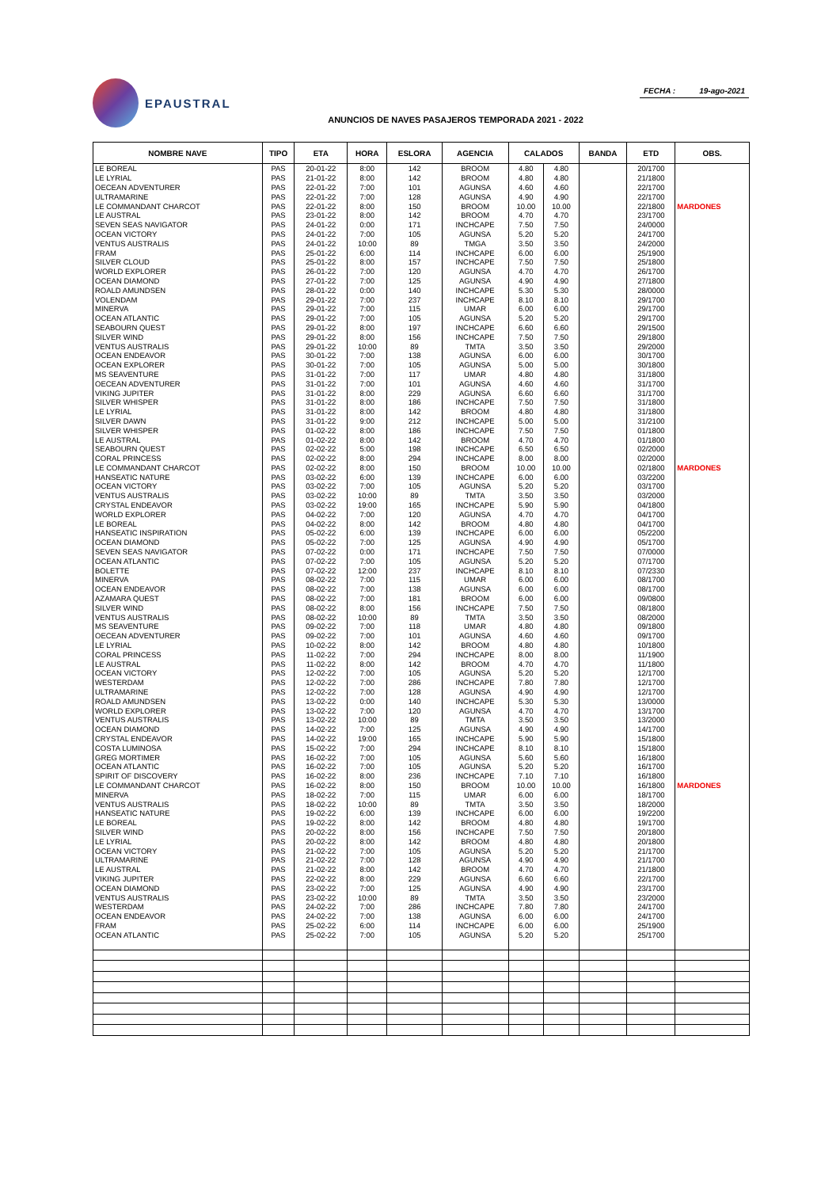EPAUSTRAL
FECHA : 19-ago-2021
ANUNCIOS DE NAVES PASAJEROS TEMPORADA 2021 - 2022
| NOMBRE NAVE | TIPO | ETA | HORA | ESLORA | AGENCIA | CALADOS | | BANDA | ETD | OBS. |
| --- | --- | --- | --- | --- | --- | --- | --- | --- | --- | --- |
| LE BOREAL | PAS | 20-01-22 | 8:00 | 142 | BROOM | 4.80 | 4.80 | | 20/1700 | |
| LE LYRIAL | PAS | 21-01-22 | 8:00 | 142 | BROOM | 4.80 | 4.80 | | 21/1800 | |
| OECEAN ADVENTURER | PAS | 22-01-22 | 7:00 | 101 | AGUNSA | 4.60 | 4.60 | | 22/1700 | |
| ULTRAMARINE | PAS | 22-01-22 | 7:00 | 128 | AGUNSA | 4.90 | 4.90 | | 22/1700 | |
| LE COMMANDANT CHARCOT | PAS | 22-01-22 | 8:00 | 150 | BROOM | 10.00 | 10.00 | | 22/1800 | MARDONES |
| LE AUSTRAL | PAS | 23-01-22 | 8:00 | 142 | BROOM | 4.70 | 4.70 | | 23/1700 | |
| SEVEN SEAS NAVIGATOR | PAS | 24-01-22 | 0:00 | 171 | INCHCAPE | 7.50 | 7.50 | | 24/0000 | |
| OCEAN VICTORY | PAS | 24-01-22 | 7:00 | 105 | AGUNSA | 5.20 | 5.20 | | 24/1700 | |
| VENTUS AUSTRALIS | PAS | 24-01-22 | 10:00 | 89 | TMGA | 3.50 | 3.50 | | 24/2000 | |
| FRAM | PAS | 25-01-22 | 6:00 | 114 | INCHCAPE | 6.00 | 6.00 | | 25/1900 | |
| SILVER CLOUD | PAS | 25-01-22 | 8:00 | 157 | INCHCAPE | 7.50 | 7.50 | | 25/1800 | |
| WORLD EXPLORER | PAS | 26-01-22 | 7:00 | 120 | AGUNSA | 4.70 | 4.70 | | 26/1700 | |
| OCEAN DIAMOND | PAS | 27-01-22 | 7:00 | 125 | AGUNSA | 4.90 | 4.90 | | 27/1800 | |
| ROALD AMUNDSEN | PAS | 28-01-22 | 0:00 | 140 | INCHCAPE | 5.30 | 5.30 | | 28/0000 | |
| VOLENDAM | PAS | 29-01-22 | 7:00 | 237 | INCHCAPE | 8.10 | 8.10 | | 29/1700 | |
| MINERVA | PAS | 29-01-22 | 7:00 | 115 | UMAR | 6.00 | 6.00 | | 29/1700 | |
| OCEAN ATLANTIC | PAS | 29-01-22 | 7:00 | 105 | AGUNSA | 5.20 | 5.20 | | 29/1700 | |
| SEABOURN QUEST | PAS | 29-01-22 | 8:00 | 197 | INCHCAPE | 6.60 | 6.60 | | 29/1500 | |
| SILVER WIND | PAS | 29-01-22 | 8:00 | 156 | INCHCAPE | 7.50 | 7.50 | | 29/1800 | |
| VENTUS AUSTRALIS | PAS | 29-01-22 | 10:00 | 89 | TMTA | 3.50 | 3.50 | | 29/2000 | |
| OCEAN ENDEAVOR | PAS | 30-01-22 | 7:00 | 138 | AGUNSA | 6.00 | 6.00 | | 30/1700 | |
| OCEAN EXPLORER | PAS | 30-01-22 | 7:00 | 105 | AGUNSA | 5.00 | 5.00 | | 30/1800 | |
| MS SEAVENTURE | PAS | 31-01-22 | 7:00 | 117 | UMAR | 4.80 | 4.80 | | 31/1800 | |
| OECEAN ADVENTURER | PAS | 31-01-22 | 7:00 | 101 | AGUNSA | 4.60 | 4.60 | | 31/1700 | |
| VIKING JUPITER | PAS | 31-01-22 | 8:00 | 229 | AGUNSA | 6.60 | 6.60 | | 31/1700 | |
| SILVER WHISPER | PAS | 31-01-22 | 8:00 | 186 | INCHCAPE | 7.50 | 7.50 | | 31/1800 | |
| LE LYRIAL | PAS | 31-01-22 | 8:00 | 142 | BROOM | 4.80 | 4.80 | | 31/1800 | |
| SILVER DAWN | PAS | 31-01-22 | 9:00 | 212 | INCHCAPE | 5.00 | 5.00 | | 31/2100 | |
| SILVER WHISPER | PAS | 01-02-22 | 8:00 | 186 | INCHCAPE | 7.50 | 7.50 | | 01/1800 | |
| LE AUSTRAL | PAS | 01-02-22 | 8:00 | 142 | BROOM | 4.70 | 4.70 | | 01/1800 | |
| SEABOURN QUEST | PAS | 02-02-22 | 5:00 | 198 | INCHCAPE | 6.50 | 6.50 | | 02/2000 | |
| CORAL PRINCESS | PAS | 02-02-22 | 8:00 | 294 | INCHCAPE | 8.00 | 8.00 | | 02/2000 | |
| LE COMMANDANT CHARCOT | PAS | 02-02-22 | 8:00 | 150 | BROOM | 10.00 | 10.00 | | 02/1800 | MARDONES |
| HANSEATIC NATURE | PAS | 03-02-22 | 6:00 | 139 | INCHCAPE | 6.00 | 6.00 | | 03/2200 | |
| OCEAN VICTORY | PAS | 03-02-22 | 7:00 | 105 | AGUNSA | 5.20 | 5.20 | | 03/1700 | |
| VENTUS AUSTRALIS | PAS | 03-02-22 | 10:00 | 89 | TMTA | 3.50 | 3.50 | | 03/2000 | |
| CRYSTAL ENDEAVOR | PAS | 03-02-22 | 19:00 | 165 | INCHCAPE | 5.90 | 5.90 | | 04/1800 | |
| WORLD EXPLORER | PAS | 04-02-22 | 7:00 | 120 | AGUNSA | 4.70 | 4.70 | | 04/1700 | |
| LE BOREAL | PAS | 04-02-22 | 8:00 | 142 | BROOM | 4.80 | 4.80 | | 04/1700 | |
| HANSEATIC INSPIRATION | PAS | 05-02-22 | 6:00 | 139 | INCHCAPE | 6.00 | 6.00 | | 05/2200 | |
| OCEAN DIAMOND | PAS | 05-02-22 | 7:00 | 125 | AGUNSA | 4.90 | 4.90 | | 05/1700 | |
| SEVEN SEAS NAVIGATOR | PAS | 07-02-22 | 0:00 | 171 | INCHCAPE | 7.50 | 7.50 | | 07/0000 | |
| OCEAN ATLANTIC | PAS | 07-02-22 | 7:00 | 105 | AGUNSA | 5.20 | 5.20 | | 07/1700 | |
| BOLETTE | PAS | 07-02-22 | 12:00 | 237 | INCHCAPE | 8.10 | 8.10 | | 07/2330 | |
| MINERVA | PAS | 08-02-22 | 7:00 | 115 | UMAR | 6.00 | 6.00 | | 08/1700 | |
| OCEAN ENDEAVOR | PAS | 08-02-22 | 7:00 | 138 | AGUNSA | 6.00 | 6.00 | | 08/1700 | |
| AZAMARA QUEST | PAS | 08-02-22 | 7:00 | 181 | BROOM | 6.00 | 6.00 | | 09/0800 | |
| SILVER WIND | PAS | 08-02-22 | 8:00 | 156 | INCHCAPE | 7.50 | 7.50 | | 08/1800 | |
| VENTUS AUSTRALIS | PAS | 08-02-22 | 10:00 | 89 | TMTA | 3.50 | 3.50 | | 08/2000 | |
| MS SEAVENTURE | PAS | 09-02-22 | 7:00 | 118 | UMAR | 4.80 | 4.80 | | 09/1800 | |
| OECEAN ADVENTURER | PAS | 09-02-22 | 7:00 | 101 | AGUNSA | 4.60 | 4.60 | | 09/1700 | |
| LE LYRIAL | PAS | 10-02-22 | 8:00 | 142 | BROOM | 4.80 | 4.80 | | 10/1800 | |
| CORAL PRINCESS | PAS | 11-02-22 | 7:00 | 294 | INCHCAPE | 8.00 | 8.00 | | 11/1900 | |
| LE AUSTRAL | PAS | 11-02-22 | 8:00 | 142 | BROOM | 4.70 | 4.70 | | 11/1800 | |
| OCEAN VICTORY | PAS | 12-02-22 | 7:00 | 105 | AGUNSA | 5.20 | 5.20 | | 12/1700 | |
| WESTERDAM | PAS | 12-02-22 | 7:00 | 286 | INCHCAPE | 7.80 | 7.80 | | 12/1700 | |
| ULTRAMARINE | PAS | 12-02-22 | 7:00 | 128 | AGUNSA | 4.90 | 4.90 | | 12/1700 | |
| ROALD AMUNDSEN | PAS | 13-02-22 | 0:00 | 140 | INCHCAPE | 5.30 | 5.30 | | 13/0000 | |
| WORLD EXPLORER | PAS | 13-02-22 | 7:00 | 120 | AGUNSA | 4.70 | 4.70 | | 13/1700 | |
| VENTUS AUSTRALIS | PAS | 13-02-22 | 10:00 | 89 | TMTA | 3.50 | 3.50 | | 13/2000 | |
| OCEAN DIAMOND | PAS | 14-02-22 | 7:00 | 125 | AGUNSA | 4.90 | 4.90 | | 14/1700 | |
| CRYSTAL ENDEAVOR | PAS | 14-02-22 | 19:00 | 165 | INCHCAPE | 5.90 | 5.90 | | 15/1800 | |
| COSTA LUMINOSA | PAS | 15-02-22 | 7:00 | 294 | INCHCAPE | 8.10 | 8.10 | | 15/1800 | |
| GREG MORTIMER | PAS | 16-02-22 | 7:00 | 105 | AGUNSA | 5.60 | 5.60 | | 16/1800 | |
| OCEAN ATLANTIC | PAS | 16-02-22 | 7:00 | 105 | AGUNSA | 5.20 | 5.20 | | 16/1700 | |
| SPIRIT OF DISCOVERY | PAS | 16-02-22 | 8:00 | 236 | INCHCAPE | 7.10 | 7.10 | | 16/1800 | |
| LE COMMANDANT CHARCOT | PAS | 16-02-22 | 8:00 | 150 | BROOM | 10.00 | 10.00 | | 16/1800 | MARDONES |
| MINERVA | PAS | 18-02-22 | 7:00 | 115 | UMAR | 6.00 | 6.00 | | 18/1700 | |
| VENTUS AUSTRALIS | PAS | 18-02-22 | 10:00 | 89 | TMTA | 3.50 | 3.50 | | 18/2000 | |
| HANSEATIC NATURE | PAS | 19-02-22 | 6:00 | 139 | INCHCAPE | 6.00 | 6.00 | | 19/2200 | |
| LE BOREAL | PAS | 19-02-22 | 8:00 | 142 | BROOM | 4.80 | 4.80 | | 19/1700 | |
| SILVER WIND | PAS | 20-02-22 | 8:00 | 156 | INCHCAPE | 7.50 | 7.50 | | 20/1800 | |
| LE LYRIAL | PAS | 20-02-22 | 8:00 | 142 | BROOM | 4.80 | 4.80 | | 20/1800 | |
| OCEAN VICTORY | PAS | 21-02-22 | 7:00 | 105 | AGUNSA | 5.20 | 5.20 | | 21/1700 | |
| ULTRAMARINE | PAS | 21-02-22 | 7:00 | 128 | AGUNSA | 4.90 | 4.90 | | 21/1700 | |
| LE AUSTRAL | PAS | 21-02-22 | 8:00 | 142 | BROOM | 4.70 | 4.70 | | 21/1800 | |
| VIKING JUPITER | PAS | 22-02-22 | 8:00 | 229 | AGUNSA | 6.60 | 6.60 | | 22/1700 | |
| OCEAN DIAMOND | PAS | 23-02-22 | 7:00 | 125 | AGUNSA | 4.90 | 4.90 | | 23/1700 | |
| VENTUS AUSTRALIS | PAS | 23-02-22 | 10:00 | 89 | TMTA | 3.50 | 3.50 | | 23/2000 | |
| WESTERDAM | PAS | 24-02-22 | 7:00 | 286 | INCHCAPE | 7.80 | 7.80 | | 24/1700 | |
| OCEAN ENDEAVOR | PAS | 24-02-22 | 7:00 | 138 | AGUNSA | 6.00 | 6.00 | | 24/1700 | |
| FRAM | PAS | 25-02-22 | 6:00 | 114 | INCHCAPE | 6.00 | 6.00 | | 25/1900 | |
| OCEAN ATLANTIC | PAS | 25-02-22 | 7:00 | 105 | AGUNSA | 5.20 | 5.20 | | 25/1700 | |